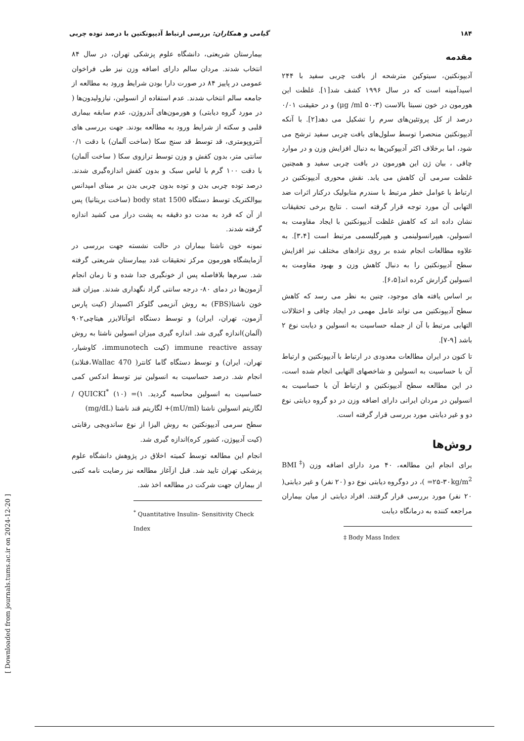۱۸۴ گیامی و همکاران: بررسی ارتباط آدیپونکتین با درصد توده چربی
مقدمه
آدیپونکتین، سیتوکین مترشحه از بافت چربی سفید با ۲۴۴ اسیدآمینه است که در سال ۱۹۹۶ کشف شد[۱]. غلظت این هورمون در خون نسبتا بالاست (μg /ml ۵۰-۳) و در حقیقت ۰/۰۱ درصد از کل پروتئین‌های سرم را تشکیل می دهد[۲]. با آنکه آدیپونکتین منحصرا توسط سلول‌های بافت چربی سفید ترشح می شود، اما برخلاف اکثر آدیپوکین‌ها به دنبال افزایش وزن و در موارد چاقی ، بیان ژن این هورمون در بافت چربی سفید و همچنین غلظت سرمی آن کاهش می یابد. نقش محوری آدیپونکتین در ارتباط با عوامل خطر مرتبط با سندرم متابولیک درکنار اثرات ضد التهابی آن مورد توجه قرار گرفته است . نتایج برخی تحقیقات نشان داده اند که کاهش غلظت آدیپونکتین با ایجاد مقاومت به انسولین، هیپرانسولینمی و هیپرگلیسمی مرتبط است [۳،۴]. به علاوه مطالعات انجام شده بر روی نژادهای مختلف نیز افزایش سطح آدیپونکتین را به دنبال کاهش وزن و بهبود مقاومت به انسولین گزارش کرده اند[۶،۵].
بر اساس یافته های موجود، چنین به نظر می رسد که کاهش سطح آدیپونکتین می تواند عامل مهمی در ایجاد چاقی و اختلالات التهابی مرتبط با آن از جمله حساسیت به انسولین و دیابت نوع ۲ باشد [۹-۷].
تا کنون در ایران مطالعات معدودی در ارتباط با آدیپونکتین و ارتباط آن با حساسیت به انسولین و شاخصهای التهابی انجام شده است، در این مطالعه سطح آدیپونکتین و ارتباط آن با حساسیت به انسولین در مردان ایرانی دارای اضافه وزن در دو گروه دیابتی نوع دو و غیر دیابتی مورد بررسی قرار گرفته است.
روش‌ها
برای انجام این مطالعه، ۴۰ مرد دارای اضافه وزن (BMI<sup>‡</sup> =۲۵-۳۰kg/m<sup>2</sup> )، در دوگروه دیابتی نوع دو (۲۰ نفر) و غیر دیابتی( ۲۰ نفر) مورد بررسی قرار گرفتند. افراد دیابتی از میان بیماران مراجعه کننده به درمانگاه دیابت
‡ Body Mass Index
بیمارستان شریعتی، دانشگاه علوم پزشکی تهران، در سال ۸۴ انتخاب شدند. مردان سالم دارای اضافه وزن نیز طی فراخوان عمومی در پاییز ۸۴ در صورت دارا بودن شرایط ورود به مطالعه از جامعه سالم انتخاب شدند. عدم استفاده از انسولین، تیازولیدون‌ها ( در مورد گروه دیابتی) و هورمون‌های آندروژن، عدم سابقه بیماری قلبی و سکته از شرایط ورود به مطالعه بودند. جهت بررسی های آنتروپومتری، قد توسط قد سنج سکا (ساخت آلمان) با دقت ۰/۱ سانتی متر، بدون کفش و وزن توسط ترازوی سکا ( ساخت آلمان) با دقت ۱۰۰ گرم با لباس سبک و بدون کفش اندازه‌گیری شدند. درصد توده چربی بدن و توده بدون چربی بدن بر مبنای امپدانس بیوالکتریک توسط دستگاه body stat 1500 (ساخت بریتانیا) پس از آن که فرد به مدت دو دقیقه به پشت دراز می کشید اندازه گرفته شدند.
نمونه خون ناشتا بیماران در حالت نشسته جهت بررسی در آزمایشگاه هورمون مرکز تحقیقات غدد بیمارستان شریعتی گرفته شد. سرم‌ها بلافاصله پس از خونگیری جدا شده و تا زمان انجام آزمون‌ها در دمای ۸۰- درجه سانتی گراد نگهداری شدند. میزان قند خون ناشتا(FBS) به روش آنزیمی گلوکز اکسیداز (کیت پارس آزمون، تهران، ایران) و توسط دستگاه اتوآنالایزر هیتاچی۹۰۲ (آلمان)اندازه گیری شد. اندازه گیری میزان انسولین ناشتا به روش immune reactive assay (کیت immunotech، کاوشیار، تهران، ایران) و توسط دستگاه گاما کانتر( Wallac 470،فنلاند) انجام شد. درصد حساسیت به انسولین نیز توسط اندکس کمی حساسیت به انسولین محاسبه گردید. QUICKI<sup>*</sup> (۱۰) =(۱ / لگاریتم انسولین ناشتا (mU/ml)+ لگاریتم قند ناشتا (mg/dL)
سطح سرمی آدیپونکتین به روش الیزا از نوع ساندویچی رقابتی (کیت آدیپوژن، کشور کره)اندازه گیری شد.
انجام این مطالعه توسط کمیته اخلاق در پژوهش دانشگاه علوم پزشکی تهران تایید شد. قبل ازآغاز مطالعه نیز رضایت نامه کتبی از بیماران جهت شرکت در مطالعه اخذ شد.
<sup>*</sup> Quantitative Insulin- Sensitivity Check Index
[ Downloaded from journals.tums.ac.ir on 2024-12-20 ]